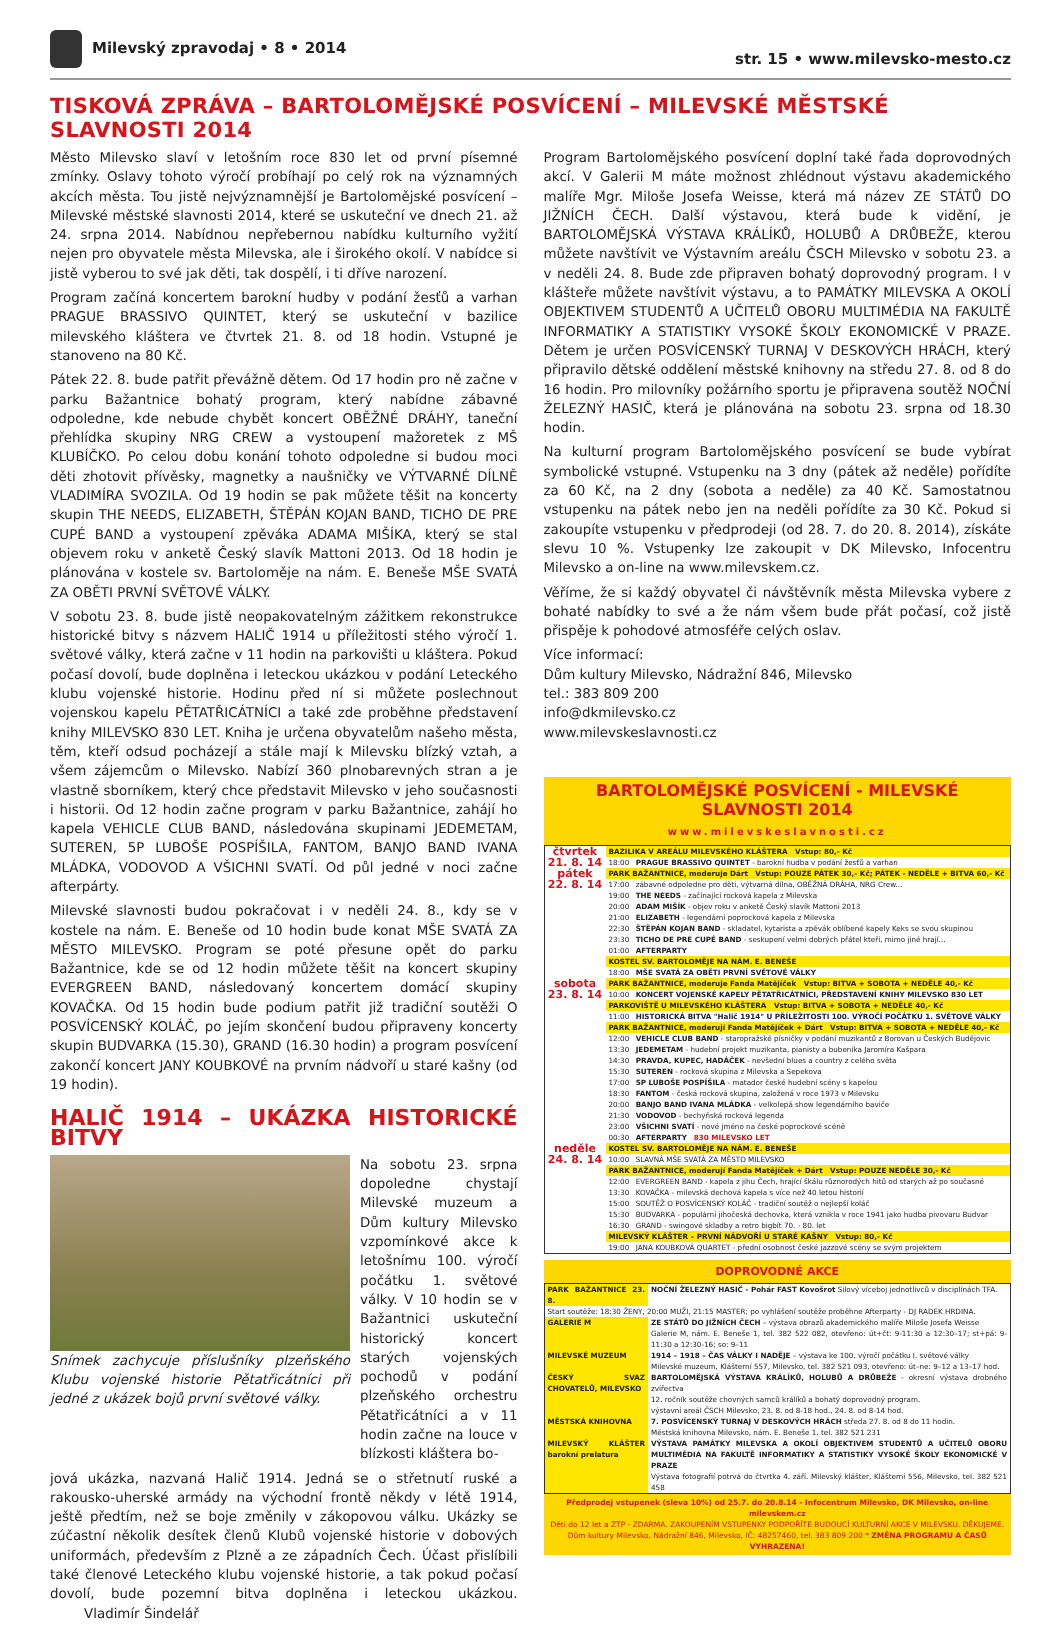Milevský zpravodaj • 8 • 2014
str. 15 • www.milevsko-mesto.cz
TISKOVÁ ZPRÁVA – BARTOLOMĚJSKÉ POSVÍCENÍ – MILEVSKÉ MĚSTSKÉ SLAVNOSTI 2014
Město Milevsko slaví v letošním roce 830 let od první písemné zmínky. Oslavy tohoto výročí probíhají po celý rok na významných akcích města. Tou jistě nejvýznamnější je Bartolomějské posvícení – Milevské městské slavnosti 2014, které se uskuteční ve dnech 21. až 24. srpna 2014. Nabídnou nepřebernou nabídku kulturního vyžití nejen pro obyvatele města Milevska, ale i širokého okolí. V nabídce si jistě vyberou to své jak děti, tak dospělí, i ti dříve narození.
Program začíná koncertem barokní hudby v podání žesťů a varhan PRAGUE BRASSIVO QUINTET, který se uskuteční v bazilice milevského kláštera ve čtvrtek 21. 8. od 18 hodin. Vstupné je stanoveno na 80 Kč.
Pátek 22. 8. bude patřit převážně dětem. Od 17 hodin pro ně začne v parku Bažantnice bohatý program, který nabídne zábavné odpoledne, kde nebude chybět koncert OBĚŽNÉ DRÁHY, taneční přehlídka skupiny NRG CREW a vystoupení mažoretek z MŠ KLUBÍČKO. Po celou dobu konání tohoto odpoledne si budou moci děti zhotovit přívěsky, magnetky a naušničky ve VÝTVARNÉ DÍLNĚ VLADIMÍRA SVOZILA. Od 19 hodin se pak můžete těšit na koncerty skupin THE NEEDS, ELIZABETH, ŠTĚPÁN KOJAN BAND, TICHO DE PRE CUPÉ BAND a vystoupení zpěváka ADAMA MIŠÍKA, který se stal objevem roku v anketě Český slavík Mattoni 2013. Od 18 hodin je plánována v kostele sv. Bartoloměje na nám. E. Beneše MŠE SVATÁ ZA OBĚTI PRVNÍ SVĚTOVÉ VÁLKY.
V sobotu 23. 8. bude jistě neopakovatelným zážitkem rekonstrukce historické bitvy s názvem HALIČ 1914 u příležitosti stého výročí 1. světové války, která začne v 11 hodin na parkovišti u kláštera. Pokud počasí dovolí, bude doplněna i leteckou ukázkou v podání Leteckého klubu vojenské historie. Hodinu před ní si můžete poslechnout vojenskou kapelu PĚTATŘICÁTNÍCI a také zde proběhne představení knihy MILEVSKO 830 LET. Kniha je určena obyvatelům našeho města, těm, kteří odsud pocházejí a stále mají k Milevsku blízký vztah, a všem zájemcům o Milevsko. Nabízí 360 plnobarevných stran a je vlastně sborníkem, který chce představit Milevsko v jeho současnosti i historii. Od 12 hodin začne program v parku Bažantnice, zahájí ho kapela VEHICLE CLUB BAND, následována skupinami JEDEMETAM, SUTEREN, 5P LUBOŠE POSPÍŠILA, FANTOM, BANJO BAND IVANA MLÁDKA, VODOVOD A VŠICHNI SVATÍ. Od půl jedné v noci začne afterpárty.
Milevské slavnosti budou pokračovat i v neděli 24. 8., kdy se v kostele na nám. E. Beneše od 10 hodin bude konat MŠE SVATÁ ZA MĚSTO MILEVSKO. Program se poté přesune opět do parku Bažantnice, kde se od 12 hodin můžete těšit na koncert skupiny EVERGREEN BAND, následovaný koncertem domácí skupiny KOVAČKA. Od 15 hodin bude podium patřit již tradiční soutěži O POSVÍCENSKÝ KOLÁČ, po jejím skončení budou připraveny koncerty skupin BUDVARKA (15.30), GRAND (16.30 hodin) a program posvícení zakončí koncert JANY KOUBKOVÉ na prvním nádvoří u staré kašny (od 19 hodin).
HALIČ 1914 – UKÁZKA HISTORICKÉ BITVY
Snímek zachycuje příslušníky plzeňského Klubu vojenské historie Pětatřicátníci při jedné z ukázek bojů první světové války.
Na sobotu 23. srpna dopoledne chystají Milevské muzeum a Dům kultury Milevsko vzpomínkové akce k letošnímu 100. výročí počátku 1. světové války. V 10 hodin se v Bažantnici uskuteční historický koncert starých vojenských pochodů v podání plzeňského orchestru Pětatřicátníci a v 11 hodin začne na louce v blízkosti kláštera bo-
jová ukázka, nazvaná Halič 1914. Jedná se o střetnutí ruské a rakousko-uherské armády na východní frontě někdy v létě 1914, ještě předtím, než se boje změnily v zákopovou válku. Ukázky se zúčastní několik desítek členů Klubů vojenské historie v dobových uniformách, především z Plzně a ze západních Čech. Účast přislíbili také členové Leteckého klubu vojenské historie, a tak pokud počasí dovolí, bude pozemní bitva doplněna i leteckou ukázkou. Vladimír Šindelář
Program Bartolomějského posvícení doplní také řada doprovodných akcí. V Galerii M máte možnost zhlédnout výstavu akademického malíře Mgr. Miloše Josefa Weisse, která má název ZE STÁTŮ DO JIŽNÍCH ČECH. Další výstavou, která bude k vidění, je BARTOLOMĚJSKÁ VÝSTAVA KRÁLÍKŮ, HOLUBŮ A DRŮBEŽE, kterou můžete navštívit ve Výstavním areálu ČSCH Milevsko v sobotu 23. a v neděli 24. 8. Bude zde připraven bohatý doprovodný program. I v klášteře můžete navštívit výstavu, a to PAMÁTKY MILEVSKA A OKOLÍ OBJEKTIVEM STUDENTŮ A UČITELŮ OBORU MULTIMÉDIA NA FAKULTĚ INFORMATIKY A STATISTIKY VYSOKÉ ŠKOLY EKONOMICKÉ V PRAZE. Dětem je určen POSVÍCENSKÝ TURNAJ V DESKOVÝCH HRÁCH, který připravilo dětské oddělení městské knihovny na středu 27. 8. od 8 do 16 hodin. Pro milovníky požárního sportu je připravena soutěž NOČNÍ ŽELEZNÝ HASIČ, která je plánována na sobotu 23. srpna od 18.30 hodin.
Na kulturní program Bartolomějského posvícení se bude vybírat symbolické vstupné. Vstupenku na 3 dny (pátek až neděle) pořídíte za 60 Kč, na 2 dny (sobota a neděle) za 40 Kč. Samostatnou vstupenku na pátek nebo jen na neděli pořídíte za 30 Kč. Pokud si zakoupíte vstupenku v předprodeji (od 28. 7. do 20. 8. 2014), získáte slevu 10 %. Vstupenky lze zakoupit v DK Milevsko, Infocentru Milevsko a on-line na www.milevskem.cz.
Věříme, že si každý obyvatel či návštěvník města Milevska vybere z bohaté nabídky to své a že nám všem bude přát počasí, což jistě přispěje k pohodové atmosféře celých oslav.
Více informací:
Dům kultury Milevsko, Nádražní 846, Milevsko
tel.: 383 809 200
info@dkmilevsko.cz
www.milevskeslavnosti.cz
BARTOLOMĚJSKÉ POSVÍCENÍ - MILEVSKÉ SLAVNOSTI 2014
www.milevskeslavnosti.cz
| čtvrtek 21. 8. 14 | BAZILIKA V AREÁLU MILEVSKÉHO KLÁŠTERA Vstup: 80,- Kč | |
| | 18:00 | PRAGUE BRASSIVO QUINTET - barokní hudba v podání žesťů a varhan |
| pátek 22. 8. 14 | PARK BAŽANTNICE, moderuje Dárt Vstup: POUZE PÁTEK 30,- Kč; PÁTEK - NEDĚLE + BITVA 60,- Kč | |
| | 17:00 | zábavné odpoledne pro děti, výtvarná dílna, OBĚŽNÁ DRÁHA, NRG Crew... |
| | 19:00 | THE NEEDS - začínající rocková kapela z Milevska |
| | 20:00 | ADAM MIŠÍK - objev roku v anketě Český slavík Mattoni 2013 |
| | 21:00 | ELIZABETH - legendární poprocková kapela z Milevska |
| | 22:30 | ŠTĚPÁN KOJAN BAND - skladatel, kytarista a zpěvák oblíbené kapely Keks se svou skupinou |
| | 23:30 | TICHO DE PRE CUPÉ BAND - seskupení velmi dobrých přátel kteří, mimo jiné hrají... |
| | 01:00 | AFTERPARTY |
| | KOSTEL SV. BARTOLOMĚJE NA NÁM. E. BENEŠE | |
| | 18:00 | MŠE SVATÁ ZA OBĚTI PRVNÍ SVĚTOVÉ VÁLKY |
| sobota 23. 8. 14 | PARK BAŽANTNICE, moderuje Fanda Matějíček Vstup: BITVA + SOBOTA + NEDĚLE 40,- Kč | |
| | 10:00 | KONCERT VOJENSKÉ KAPELY PĚTATŘICÁTNÍCI, PŘEDSTAVENÍ KNIHY MILEVSKO 830 LET |
| | PARKOVIŠTĚ U MILEVSKÉHO KLÁŠTERA Vstup: BITVA + SOBOTA + NEDĚLE 40,- Kč | |
| | 11:00 | HISTORICKÁ BITVA "Halič 1914" U PŘÍLEŽITOSTI 100. VÝROČÍ POČÁTKU 1. SVĚTOVÉ VÁLKY |
| | PARK BAŽANTNICE, moderují Fanda Matějíček + Dárt Vstup: BITVA + SOBOTA + NEDĚLE 40,- Kč | |
| | 12:00 | VEHICLE CLUB BAND - staropražské písničky v podání muzikantů z Borovan u Českých Budějovic |
| | 13:30 | JEDEMETAM - hudební projekt muzikanta, pianisty a bubeníka Jaromíra Kašpara |
| | 14:30 | PRAVDA, KUPEC, HADÁČEK - nevšední blues a country z celého světa |
| | 15:30 | SUTEREN - rocková skupina z Milevska a Sepekova |
| | 17:00 | 5P LUBOŠE POSPÍŠILA - matador české hudební scény s kapelou |
| | 18:30 | FANTOM - česká rocková skupina, založená v roce 1973 v Milevsku |
| | 20:00 | BANJO BAND IVANA MLÁDKA - velkolepá show legendárního baviče |
| | 21:30 | VODOVOD - bechyňská rocková legenda |
| | 23:00 | VŠICHNI SVATÍ - nové jméno na české poprockové scéně |
| | 00:30 | AFTERPARTY 830 MILEVSKO LET |
| neděle 24. 8. 14 | KOSTEL SV. BARTOLOMĚJE NA NÁM. E. BENEŠE | |
| | 10:00 | SLAVNÁ MŠE SVATÁ ZA MĚSTO MILEVSKO |
| | PARK BAŽANTNICE, moderují Fanda Matějíček + Dárt Vstup: POUZE NEDĚLE 30,- Kč | |
| | 12:00 | EVERGREEN BAND - kapela z jihu Čech, hrající škálu různorodých hitů od starých až po současné |
| | 13:30 | KOVAČKA - milevská dechová kapela s více než 40 letou historií |
| | 15:00 | SOUTĚŽ O POSVÍCENSKÝ KOLÁČ - tradiční soutěž o nejlepší koláč |
| | 15:30 | BUDVARKA - populární jihočeská dechovka, která vznikla v roce 1941 jako hudba pivovaru Budvar |
| | 16:30 | GRAND - swingové skladby a retro bigbít 70. - 80. let |
| | MILEVSKÝ KLÁŠTER – PRVNÍ NÁDVOŘÍ U STARÉ KAŠNY Vstup: 80,- Kč | |
| | 19:00 | JANA KOUBKOVÁ QUARTET - přední osobnost české jazzové scény se svým projektem |
DOPROVODNÉ AKCE
| PARK BAŽANTNICE 23. 8. | NOČNÍ ŽELEZNÝ HASIČ - Pohár FAST Kovošrot Silový víceboj jednotlivců v disciplínách TFA. |
| Start soutěže: 18:30 ŽENY, 20:00 MUŽI, 21:15 MASTER; po vyhlášení soutěže proběhne Afterparty - DJ RADEK HRDINA. | |
| GALERIE M | ZE STÁTŮ DO JIŽNÍCH ČECH – výstava obrazů akademického malíře Miloše Josefa Weisse Galerie M, nám. E. Beneše 1, tel. 382 522 082, otevřeno: út+čt: 9-11:30 a 12:30–17; st+pá: 9-11:30 a 12:30-16; so: 9–11 |
| MILEVSKÉ MUZEUM | 1914 – 1918 – ČAS VÁLKY I NADĚJE – výstava ke 100. výročí počátku I. světové války Milevské muzeum, Klášterní 557, Milevsko, tel. 382 521 093, otevřeno: út–ne: 9–12 a 13–17 hod. |
| ČESKÝ SVAZ CHOVATELŮ, MILEVSKO | BARTOLOMĚJSKÁ VÝSTAVA KRÁLÍKŮ, HOLUBŮ A DRŮBEŽE - okresní výstava drobného zvířectva 12. ročník soutěže chovných samců králíků a bohatý doprovodný program. výstavní areál ČSCH Milevsko, 23. 8. od 8-18 hod., 24. 8. od 8-14 hod. |
| MĚSTSKÁ KNIHOVNA | 7. POSVÍCENSKÝ TURNAJ V DESKOVÝCH HRÁCH středa 27. 8. od 8 do 11 hodin. Městská knihovna Milevsko, nám. E. Beneše 1, tel. 382 521 231 |
| MILEVSKÝ KLÁŠTER baroknı́ prelatura | VÝSTAVA PAMÁTKY MILEVSKA A OKOLÍ OBJEKTIVEM STUDENTŮ A UČITELŮ OBORU MULTIMÉDIA NA FAKULTĚ INFORMATIKY A STATISTIKY VYSOKÉ ŠKOLY EKONOMICKÉ V PRAZE Výstava fotografií potrvá do čtvrtka 4. září. Milevský klášter, Klášterní 556, Milevsko, tel. 382 521 458 |
Předprodej vstupenek (sleva 10%) od 25.7. do 20.8.14 - Infocentrum Milevsko, DK Milevsko, on-line milevskem.cz
Děti do 12 let a ZTP - ZDARMA. ZAKOUPENÍM VSTUPENKY PODPOŘÍTE BUDOUCÍ KULTURNÍ AKCE V MILEVSKU. DĚKUJEME.
Dům kultury Milevsko, Nádražní 846, Milevsko, IČ: 48257460, tel. 383 809 200 * ZMĚNA PROGRAMU A ČASŮ VYHRAZENA!